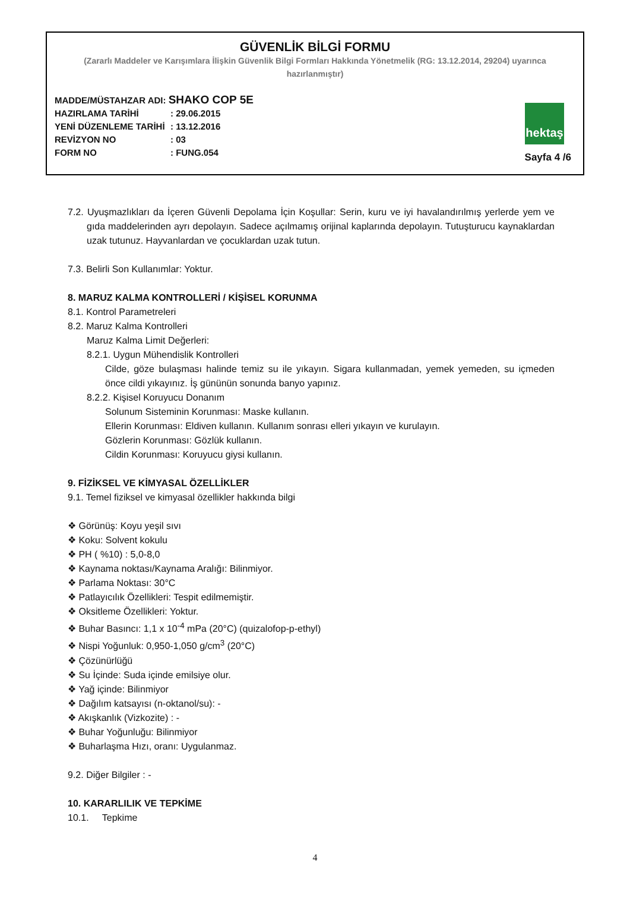GÜVENLİK BİLGİ FORMU
(Zararlı Maddeler ve Karışımlara İlişkin Güvenlik Bilgi Formları Hakkında Yönetmelik (RG: 13.12.2014, 29204) uyarınca hazırlanmıştır)
MADDE/MÜSTAHZAR ADI: SHAKO COP 5E
HAZIRLAMA TARİHİ: 29.06.2015
YENİ DÜZENLEME TARİHİ: 13.12.2016
REVİZYON NO: 03
FORM NO: FUNG.054
hektaş
Sayfa 4 /6
7.2. Uyuşmazlıkları da İçeren Güvenli Depolama İçin Koşullar: Serin, kuru ve iyi havalandırılmış yerlerde yem ve gıda maddelerinden ayrı depolayın. Sadece açılmamış orijinal kaplarında depolayın. Tutuşturucu kaynaklardan uzak tutunuz. Hayvanlardan ve çocuklardan uzak tutun.
7.3. Belirli Son Kullanımlar: Yoktur.
8. MARUZ KALMA KONTROLLERİ / KİŞİSEL KORUNMA
8.1. Kontrol Parametreleri
8.2. Maruz Kalma Kontrolleri
Maruz Kalma Limit Değerleri:
8.2.1. Uygun Mühendislik Kontrolleri
Cilde, göze bulaşması halinde temiz su ile yıkayın. Sigara kullanmadan, yemek yemeden, su içmeden önce cildi yıkayınız. İş gününün sonunda banyo yapınız.
8.2.2. Kişisel Koruyucu Donanım
Solunum Sisteminin Korunması: Maske kullanın.
Ellerin Korunması: Eldiven kullanın. Kullanım sonrası elleri yıkayın ve kurulayın.
Gözlerin Korunması: Gözlük kullanın.
Cildin Korunması: Koruyucu giysi kullanın.
9. FİZİKSEL VE KİMYASAL ÖZELLİKLER
9.1. Temel fiziksel ve kimyasal özellikler hakkında bilgi
❖ Görünüş: Koyu yeşil sıvı
❖ Koku: Solvent kokulu
❖ PH ( %10) : 5,0-8,0
❖ Kaynama noktası/Kaynama Aralığı: Bilinmiyor.
❖ Parlama Noktası: 30°C
❖ Patlayıcılık Özellikleri: Tespit edilmemiştir.
❖ Oksitleme Özellikleri: Yoktur.
❖ Buhar Basıncı: 1,1 x 10<sup>-4</sup> mPa (20°C) (quizalofop-p-ethyl)
❖ Nispi Yoğunluk: 0,950-1,050 g/cm<sup>3</sup> (20°C)
❖ Çözünürlüğü
❖ Su İçinde: Suda içinde emilsiye olur.
❖ Yağ içinde: Bilinmiyor
❖ Dağılım katsayısı (n-oktanol/su): -
❖ Akışkanlık (Vizkozite) : -
❖ Buhar Yoğunluğu: Bilinmiyor
❖ Buharlaşma Hızı, oranı: Uygulanmaz.
9.2. Diğer Bilgiler : -
10. KARARLILIK VE TEPKİME
10.1. Tepkime
4